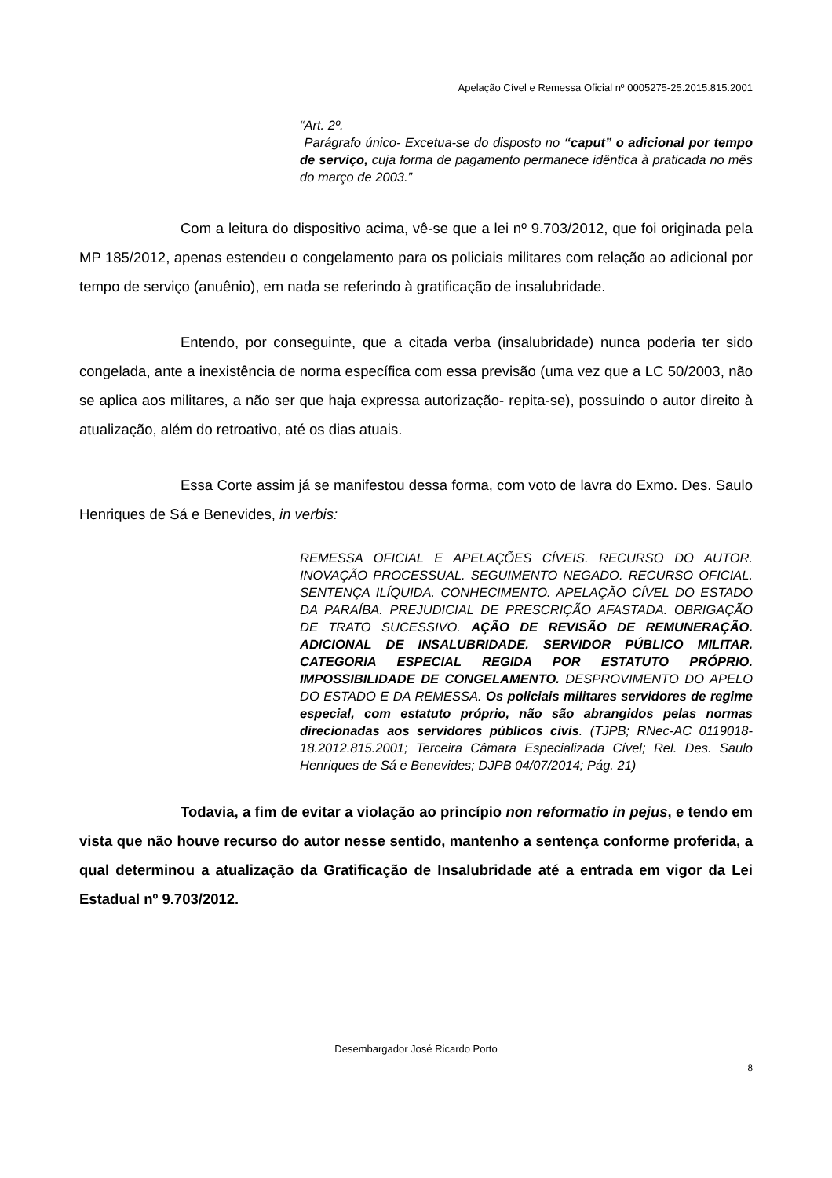Apelação Cível e Remessa Oficial nº 0005275-25.2015.815.2001
“Art. 2º.
Parágrafo único- Excetua-se do disposto no “caput” o adicional por tempo de serviço, cuja forma de pagamento permanece idêntica à praticada no mês do março de 2003.”
Com a leitura do dispositivo acima, vê-se que a lei nº 9.703/2012, que foi originada pela MP 185/2012, apenas estendeu o congelamento para os policiais militares com relação ao adicional por tempo de serviço (anuênio), em nada se referindo à gratificação de insalubridade.
Entendo, por conseguinte, que a citada verba (insalubridade) nunca poderia ter sido congelada, ante a inexistência de norma específica com essa previsão (uma vez que a LC 50/2003, não se aplica aos militares, a não ser que haja expressa autorização- repita-se), possuindo o autor direito à atualização, além do retroativo, até os dias atuais.
Essa Corte assim já se manifestou dessa forma, com voto de lavra do Exmo. Des. Saulo Henriques de Sá e Benevides, in verbis:
REMESSA OFICIAL E APELAÇÕES CÍVEIS. RECURSO DO AUTOR. INOVAÇÃO PROCESSUAL. SEGUIMENTO NEGADO. RECURSO OFICIAL. SENTENÇA ILÍQUIDA. CONHECIMENTO. APELAÇÃO CÍVEL DO ESTADO DA PARAÍBA. PREJUDICIAL DE PRESCRIÇÃO AFASTADA. OBRIGAÇÃO DE TRATO SUCESSIVO. AÇÃO DE REVISÃO DE REMUNERAÇÃO. ADICIONAL DE INSALUBRIDADE. SERVIDOR PÚBLICO MILITAR. CATEGORIA ESPECIAL REGIDA POR ESTATUTO PRÓPRIO. IMPOSSIBILIDADE DE CONGELAMENTO. DESPROVIMENTO DO APELO DO ESTADO E DA REMESSA. Os policiais militares servidores de regime especial, com estatuto próprio, não são abrangidos pelas normas direcionadas aos servidores públicos civis. (TJPB; RNec-AC 0119018-18.2012.815.2001; Terceira Câmara Especializada Cível; Rel. Des. Saulo Henriques de Sá e Benevides; DJPB 04/07/2014; Pág. 21)
Todavia, a fim de evitar a violação ao princípio non reformatio in pejus, e tendo em vista que não houve recurso do autor nesse sentido, mantenho a sentença conforme proferida, a qual determinou a atualização da Gratificação de Insalubridade até a entrada em vigor da Lei Estadual nº 9.703/2012.
Desembargador José Ricardo Porto
8